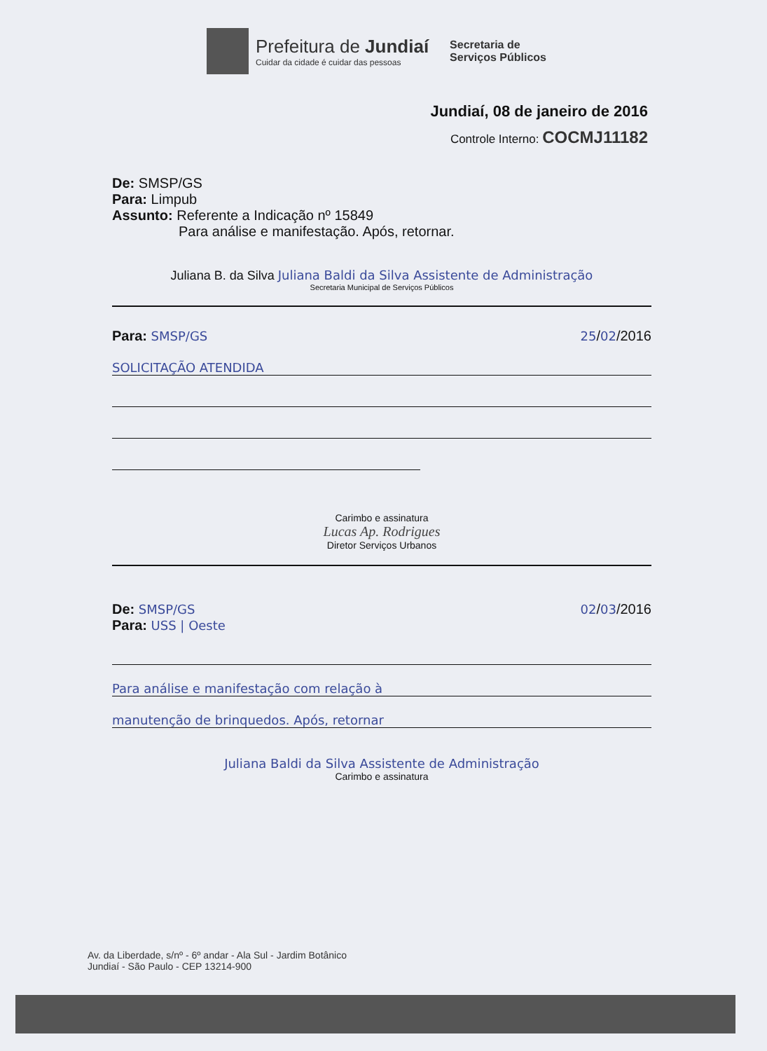Prefeitura de Jundiaí
Cuidar da cidade é cuidar das pessoas
Secretaria de
Serviços Públicos
Jundiaí, 08 de janeiro de 2016
Controle Interno: COCMJ11182
De: SMSP/GS
Para: Limpub
Assunto: Referente a Indicação nº 15849
Para análise e manifestação. Após, retornar.
Juliana B. da Silva Juliana Baldi da Silva Assistente de Administração
Secretaria Municipal de Serviços Públicos
Para: SMSP/GS 25/02/2016
SOLICITAÇÃO ATENDIDA
Carimbo e assinatura
Lucas Ap. Rodrigues
Diretor Serviços Urbanos
De: SMSP/GS 02/03/2016
Para: USS | Oeste
Para análise e manifestação com relação à
manutenção de brinquedos. Após, retornar
Juliana Baldi da Silva Assistente de Administração
Carimbo e assinatura
Av. da Liberdade, s/nº - 6º andar - Ala Sul - Jardim Botânico
Jundiaí - São Paulo - CEP 13214-900